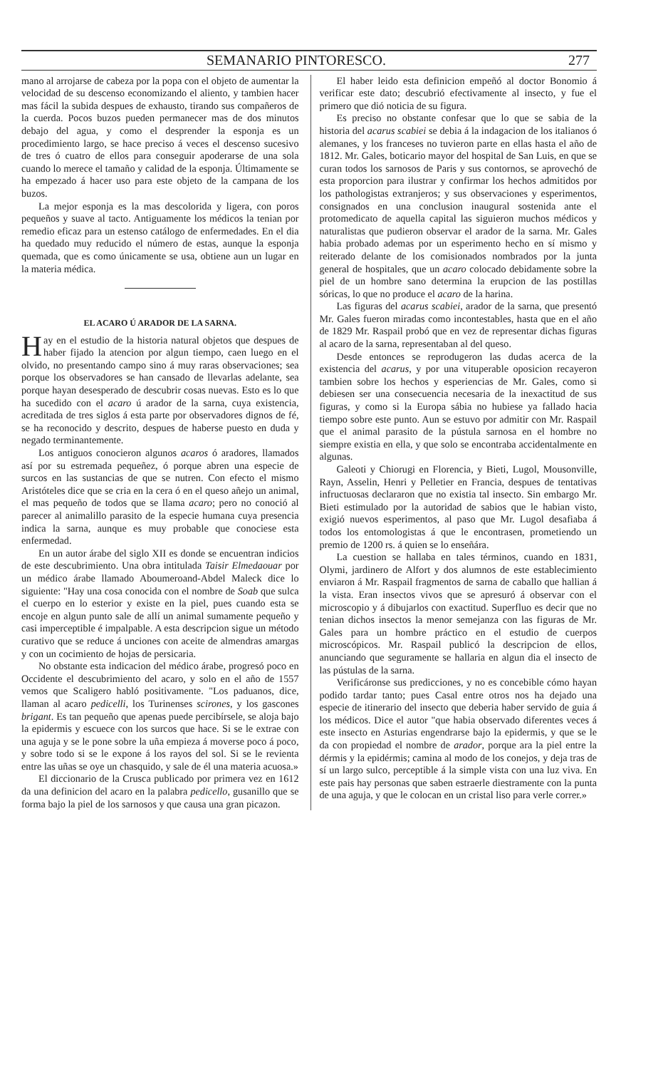SEMANARIO PINTORESCO. 277
mano al arrojarse de cabeza por la popa con el objeto de aumentar la velocidad de su descenso economizando el aliento, y tambien hacer mas fácil la subida despues de exhausto, tirando sus compañeros de la cuerda. Pocos buzos pueden permanecer mas de dos minutos debajo del agua, y como el desprender la esponja es un procedimiento largo, se hace preciso á veces el descenso sucesivo de tres ó cuatro de ellos para conseguir apoderarse de una sola cuando lo merece el tamaño y calidad de la esponja. Últimamente se ha empezado á hacer uso para este objeto de la campana de los buzos.
La mejor esponja es la mas descolorida y ligera, con poros pequeños y suave al tacto. Antiguamente los médicos la tenian por remedio eficaz para un estenso catálogo de enfermedades. En el dia ha quedado muy reducido el número de estas, aunque la esponja quemada, que es como únicamente se usa, obtiene aun un lugar en la materia médica.
EL ACARO Ú ARADOR DE LA SARNA.
Hay en el estudio de la historia natural objetos que despues de haber fijado la atencion por algun tiempo, caen luego en el olvido, no presentando campo sino á muy raras observaciones; sea porque los observadores se han cansado de llevarlas adelante, sea porque hayan desesperado de descubrir cosas nuevas. Esto es lo que ha sucedido con el acaro ú arador de la sarna, cuya existencia, acreditada de tres siglos á esta parte por observadores dignos de fé, se ha reconocido y descrito, despues de haberse puesto en duda y negado terminantemente.
Los antiguos conocieron algunos acaros ó aradores, llamados así por su estremada pequeñez, ó porque abren una especie de surcos en las sustancias de que se nutren. Con efecto el mismo Aristóteles dice que se cria en la cera ó en el queso añejo un animal, el mas pequeño de todos que se llama acaro; pero no conoció al parecer al animalillo parasito de la especie humana cuya presencia indica la sarna, aunque es muy probable que conociese esta enfermedad.
En un autor árabe del siglo XII es donde se encuentran indicios de este descubrimiento. Una obra intitulada Taisir Elmedaouar por un médico árabe llamado Aboumeroand-Abdel Maleck dice lo siguiente: "Hay una cosa conocida con el nombre de Soab que sulca el cuerpo en lo esterior y existe en la piel, pues cuando esta se encoje en algun punto sale de allí un animal sumamente pequeño y casi imperceptible é impalpable. A esta descripcion sigue un método curativo que se reduce á unciones con aceite de almendras amargas y con un cocimiento de hojas de persicaria.
No obstante esta indicacion del médico árabe, progresó poco en Occidente el descubrimiento del acaro, y solo en el año de 1557 vemos que Scaligero habló positivamente. "Los paduanos, dice, llaman al acaro pedicelli, los Turinenses scirones, y los gascones brigant. Es tan pequeño que apenas puede percibírsele, se aloja bajo la epidermis y escuece con los surcos que hace. Si se le extrae con una aguja y se le pone sobre la uña empieza á moverse poco á poco, y sobre todo si se le expone á los rayos del sol. Si se le revienta entre las uñas se oye un chasquido, y sale de él una materia acuosa.»
El diccionario de la Crusca publicado por primera vez en 1612 da una definicion del acaro en la palabra pedicello, gusanillo que se forma bajo la piel de los sarnosos y que causa una gran picazon.
El haber leido esta definicion empeñó al doctor Bonomio á verificar este dato; descubrió efectivamente al insecto, y fue el primero que dió noticia de su figura.
Es preciso no obstante confesar que lo que se sabia de la historia del acarus scabiei se debia á la indagacion de los italianos ó alemanes, y los franceses no tuvieron parte en ellas hasta el año de 1812. Mr. Gales, boticario mayor del hospital de San Luis, en que se curan todos los sarnosos de Paris y sus contornos, se aprovechó de esta proporcion para ilustrar y confirmar los hechos admitidos por los pathologistas extranjeros; y sus observaciones y esperimentos, consignados en una conclusion inaugural sostenida ante el protomedicato de aquella capital las siguieron muchos médicos y naturalistas que pudieron observar el arador de la sarna. Mr. Gales habia probado ademas por un esperimento hecho en sí mismo y reiterado delante de los comisionados nombrados por la junta general de hospitales, que un acaro colocado debidamente sobre la piel de un hombre sano determina la erupcion de las postillas sóricas, lo que no produce el acaro de la harina.
Las figuras del acarus scabiei, arador de la sarna, que presentó Mr. Gales fueron miradas como incontestables, hasta que en el año de 1829 Mr. Raspail probó que en vez de representar dichas figuras al acaro de la sarna, representaban al del queso.
Desde entonces se reprodugeron las dudas acerca de la existencia del acarus, y por una vituperable oposicion recayeron tambien sobre los hechos y esperiencias de Mr. Gales, como si debiesen ser una consecuencia necesaria de la inexactitud de sus figuras, y como si la Europa sábia no hubiese ya fallado hacia tiempo sobre este punto. Aun se estuvo por admitir con Mr. Raspail que el animal parasito de la pústula sarnosa en el hombre no siempre existia en ella, y que solo se encontraba accidentalmente en algunas.
Galeoti y Chiorugi en Florencia, y Bieti, Lugol, Mousonville, Rayn, Asselin, Henri y Pelletier en Francia, despues de tentativas infructuosas declararon que no existia tal insecto. Sin embargo Mr. Bieti estimulado por la autoridad de sabios que le habian visto, exigió nuevos esperimentos, al paso que Mr. Lugol desafiaba á todos los entomologistas á que le encontrasen, prometiendo un premio de 1200 rs. á quien se lo enseñára.
La cuestion se hallaba en tales términos, cuando en 1831, Olymi, jardinero de Alfort y dos alumnos de este establecimiento enviaron á Mr. Raspail fragmentos de sarna de caballo que hallian á la vista. Eran insectos vivos que se apresuró á observar con el microscopio y á dibujarlos con exactitud. Superfluo es decir que no tenian dichos insectos la menor semejanza con las figuras de Mr. Gales para un hombre práctico en el estudio de cuerpos microscópicos. Mr. Raspail publicó la descripcion de ellos, anunciando que seguramente se hallaria en algun dia el insecto de las pústulas de la sarna.
Verificáronse sus predicciones, y no es concebible cómo hayan podido tardar tanto; pues Casal entre otros nos ha dejado una especie de itinerario del insecto que deberia haber servido de guia á los médicos. Dice el autor "que habia observado diferentes veces á este insecto en Asturias engendrarse bajo la epidermis, y que se le da con propiedad el nombre de arador, porque ara la piel entre la dérmis y la epidérmis; camina al modo de los conejos, y deja tras de sí un largo sulco, perceptible á la simple vista con una luz viva. En este pais hay personas que saben estraerle diestramente con la punta de una aguja, y que le colocan en un cristal liso para verle correr.»